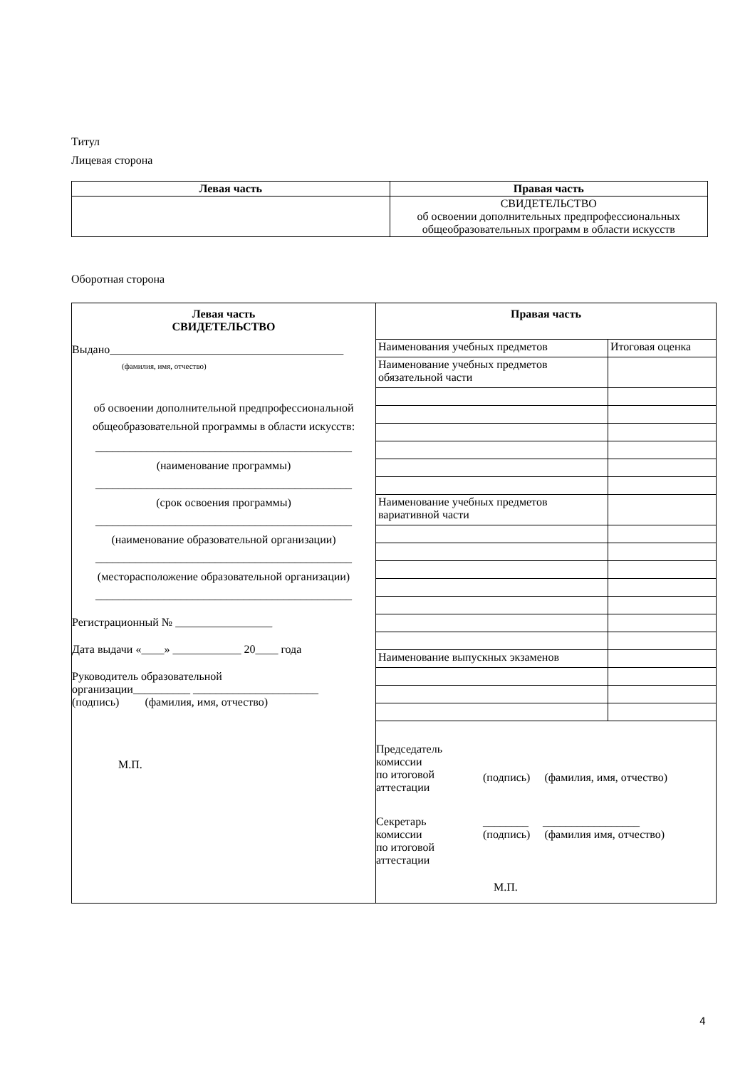Титул
Лицевая сторона
| Левая часть | Правая часть |
| --- | --- |
| | СВИДЕТЕЛЬСТВО об освоении дополнительных предпрофессиональных общеобразовательных программ в области искусств |
Оборотная сторона
| Левая часть СВИДЕТЕЛЬСТВО Выдано_________________________________________ (фамилия, имя, отчество) об освоении дополнительной предпрофессиональной общеобразовательной программы в области искусств: _____________________________________________ (наименование программы) _____________________________________________ (срок освоения программы) _____________________________________________ (наименование образовательной организации) _____________________________________________ (месторасположение образовательной организации) _____________________________________________ Регистрационный № _________________ Дата выдачи «____» ____________ 20____ года Руководитель образовательной организации__________ ______________________ (подпись) (фамилия, имя, отчество) М.П. | Правая часть / Наименования учебных предметов / Итоговая оценка / / Наименование учебных предметов обязательной части / / / Наименование учебных предметов вариативной части / / / Наименование выпускных экзаменов / / Председатель комиссии по итоговой аттестации (подпись) (фамилия, имя, отчество) Секретарь комиссии по итоговой аттестации ________ _________________ (подпись) (фамилия имя, отчество) М.П. |
4